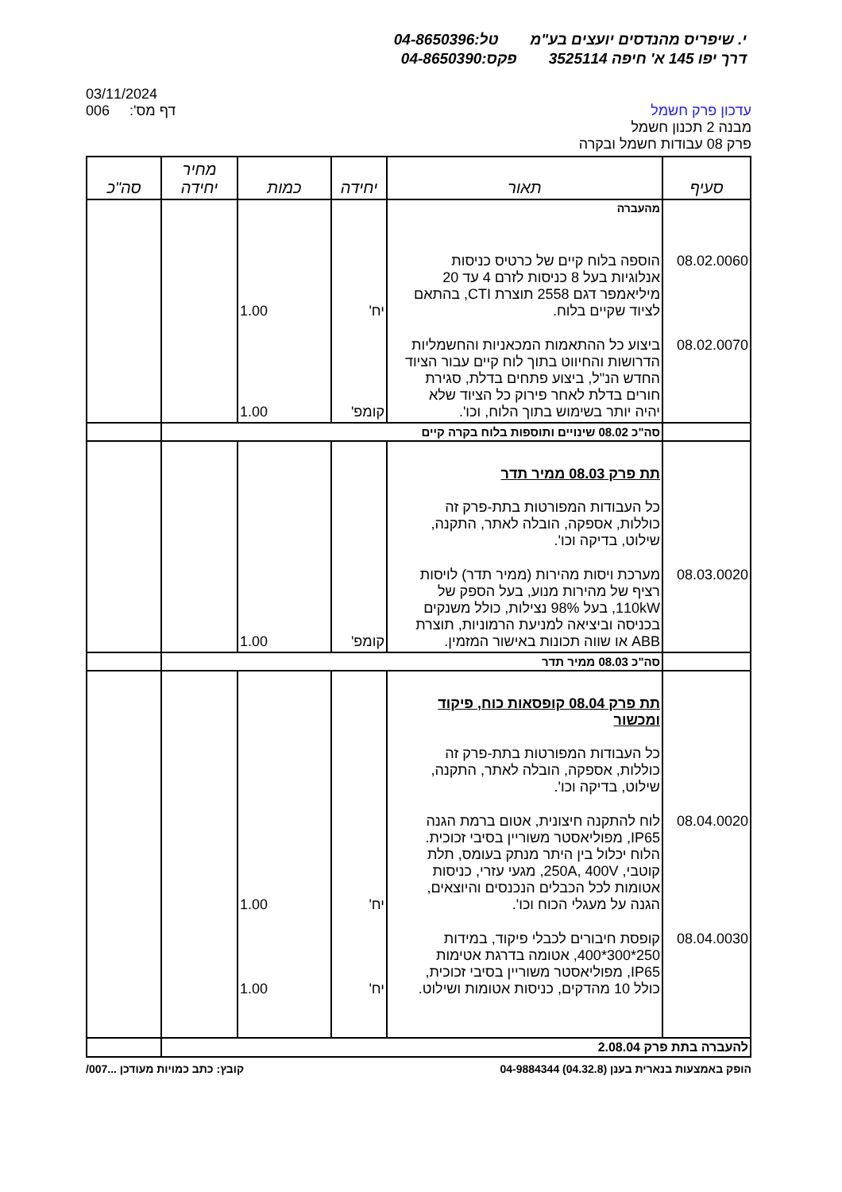י. שיפריס מהנדסים יועצים בע"מ טל:04-8650396
דרך יפו 145 א' חיפה 3525114 פקס:04-8650390
עדכון פרק חשמל
מבנה 2 תכנון חשמל
פרק 08 עבודות חשמל ובקרה
03/11/2024
006 דף מס':
| סעיף | תאור | יחידה | כמות | מחיר יחידה | סה"כ |
| --- | --- | --- | --- | --- | --- |
| | מהעברה | | | | |
| 08.02.0060 | הוספה בלוח קיים של כרטיס כניסות אנלוגיות בעל 8 כניסות לזרם 4 עד 20 מיליאמפר דגם 2558 תוצרת CTI, בהתאם לציוד שקיים בלוח. | יח' | 1.00 | | |
| 08.02.0070 | ביצוע כל ההתאמות המכאניות והחשמליות הדרושות והחיווט בתוך לוח קיים עבור הציוד החדש הנ"ל, ביצוע פתחים בדלת, סגירת חורים בדלת לאחר פירוק כל הציוד שלא יהיה יותר בשימוש בתוך הלוח, וכו'. | קומפ' | 1.00 | | |
| | סה"כ 08.02 שינויים ותוספות בלוח בקרה קיים | | | | |
| | תת פרק 08.03 ממיר תדר כל העבודות המפורטות בתת-פרק זה כוללות, אספקה, הובלה לאתר, התקנה, שילוט, בדיקה וכו'. | | | | |
| 08.03.0020 | מערכת ויסות מהירות (ממיר תדר) לויסות רציף של מהירות מנוע, בעל הספק של 110kW, בעל 98% נצילות, כולל משנקים בכניסה וביציאה למניעת הרמוניות, תוצרת ABB או שווה תכונות באישור המזמין. | קומפ' | 1.00 | | |
| | סה"כ 08.03 ממיר תדר | | | | |
| | תת פרק 08.04 קופסאות כוח, פיקוד ומכשור כל העבודות המפורטות בתת-פרק זה כוללות, אספקה, הובלה לאתר, התקנה, שילוט, בדיקה וכו'. | | | | |
| 08.04.0020 | לוח להתקנה חיצונית, אטום ברמת הגנה IP65, מפוליאסטר משוריין בסיבי זכוכית. הלוח יכלול בין היתר מנתק בעומס, תלת קוטבי, 250A, 400V, מגעי עזרי, כניסות אטומות לכל הכבלים הנכנסים והיוצאים, הגנה על מעגלי הכוח וכו'. | יח' | 1.00 | | |
| 08.04.0030 | קופסת חיבורים לכבלי פיקוד, במידות 250*300*400, אטומה בדרגת אטימות IP65, מפוליאסטר משוריין בסיבי זכוכית, כולל 10 מהדקים, כניסות אטומות ושילוט. | יח' | 1.00 | | |
| להעברה בתת פרק 2.08.04 | | | | | |
הופק באמצעות בנארית בענן (04.32.8) 04-9884344
קובץ: כתב כמויות מעודכן ...007/